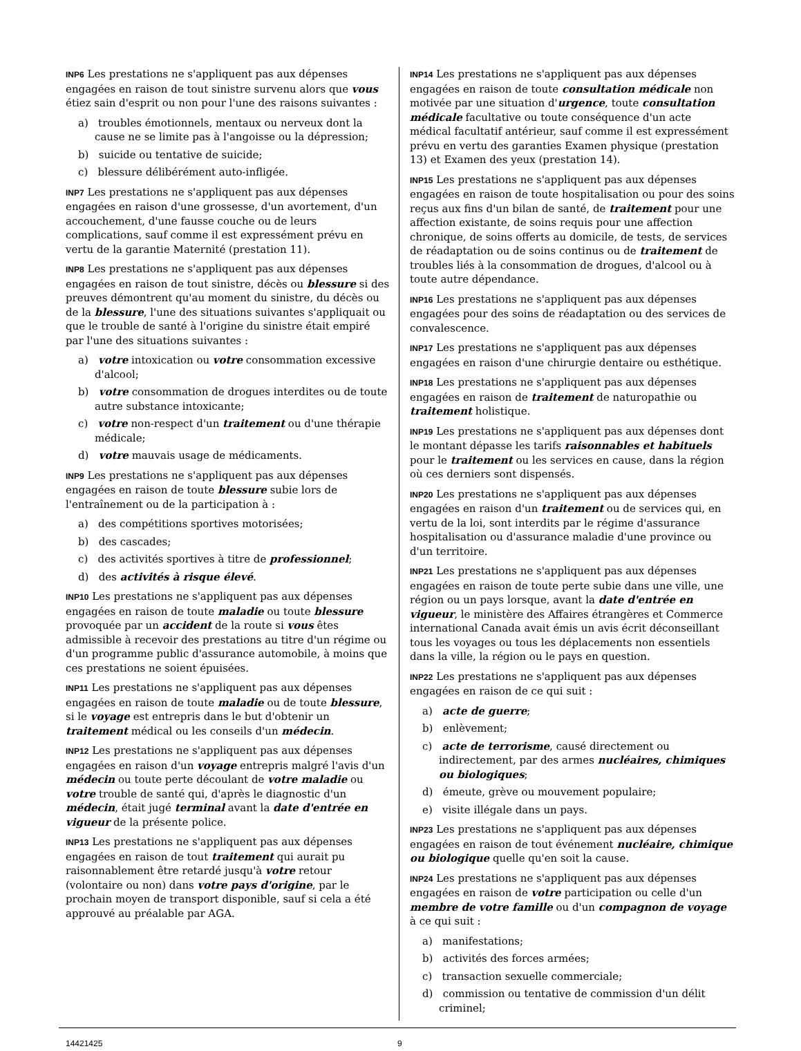INP6 Les prestations ne s'appliquent pas aux dépenses engagées en raison de tout sinistre survenu alors que vous étiez sain d'esprit ou non pour l'une des raisons suivantes :
a) troubles émotionnels, mentaux ou nerveux dont la cause ne se limite pas à l'angoisse ou la dépression;
b) suicide ou tentative de suicide;
c) blessure délibérément auto-infligée.
INP7 Les prestations ne s'appliquent pas aux dépenses engagées en raison d'une grossesse, d'un avortement, d'un accouchement, d'une fausse couche ou de leurs complications, sauf comme il est expressément prévu en vertu de la garantie Maternité (prestation 11).
INP8 Les prestations ne s'appliquent pas aux dépenses engagées en raison de tout sinistre, décès ou blessure si des preuves démontrent qu'au moment du sinistre, du décès ou de la blessure, l'une des situations suivantes s'appliquait ou que le trouble de santé à l'origine du sinistre était empiré par l'une des situations suivantes :
a) votre intoxication ou votre consommation excessive d'alcool;
b) votre consommation de drogues interdites ou de toute autre substance intoxicante;
c) votre non-respect d'un traitement ou d'une thérapie médicale;
d) votre mauvais usage de médicaments.
INP9 Les prestations ne s'appliquent pas aux dépenses engagées en raison de toute blessure subie lors de l'entraînement ou de la participation à :
a) des compétitions sportives motorisées;
b) des cascades;
c) des activités sportives à titre de professionnel;
d) des activités à risque élevé.
INP10 Les prestations ne s'appliquent pas aux dépenses engagées en raison de toute maladie ou toute blessure provoquée par un accident de la route si vous êtes admissible à recevoir des prestations au titre d'un régime ou d'un programme public d'assurance automobile, à moins que ces prestations ne soient épuisées.
INP11 Les prestations ne s'appliquent pas aux dépenses engagées en raison de toute maladie ou de toute blessure, si le voyage est entrepris dans le but d'obtenir un traitement médical ou les conseils d'un médecin.
INP12 Les prestations ne s'appliquent pas aux dépenses engagées en raison d'un voyage entrepris malgré l'avis d'un médecin ou toute perte découlant de votre maladie ou votre trouble de santé qui, d'après le diagnostic d'un médecin, était jugé terminal avant la date d'entrée en vigueur de la présente police.
INP13 Les prestations ne s'appliquent pas aux dépenses engagées en raison de tout traitement qui aurait pu raisonnablement être retardé jusqu'à votre retour (volontaire ou non) dans votre pays d'origine, par le prochain moyen de transport disponible, sauf si cela a été approuvé au préalable par AGA.
INP14 Les prestations ne s'appliquent pas aux dépenses engagées en raison de toute consultation médicale non motivée par une situation d'urgence, toute consultation médicale facultative ou toute conséquence d'un acte médical facultatif antérieur, sauf comme il est expressément prévu en vertu des garanties Examen physique (prestation 13) et Examen des yeux (prestation 14).
INP15 Les prestations ne s'appliquent pas aux dépenses engagées en raison de toute hospitalisation ou pour des soins reçus aux fins d'un bilan de santé, de traitement pour une affection existante, de soins requis pour une affection chronique, de soins offerts au domicile, de tests, de services de réadaptation ou de soins continus ou de traitement de troubles liés à la consommation de drogues, d'alcool ou à toute autre dépendance.
INP16 Les prestations ne s'appliquent pas aux dépenses engagées pour des soins de réadaptation ou des services de convalescence.
INP17 Les prestations ne s'appliquent pas aux dépenses engagées en raison d'une chirurgie dentaire ou esthétique.
INP18 Les prestations ne s'appliquent pas aux dépenses engagées en raison de traitement de naturopathie ou traitement holistique.
INP19 Les prestations ne s'appliquent pas aux dépenses dont le montant dépasse les tarifs raisonnables et habituels pour le traitement ou les services en cause, dans la région où ces derniers sont dispensés.
INP20 Les prestations ne s'appliquent pas aux dépenses engagées en raison d'un traitement ou de services qui, en vertu de la loi, sont interdits par le régime d'assurance hospitalisation ou d'assurance maladie d'une province ou d'un territoire.
INP21 Les prestations ne s'appliquent pas aux dépenses engagées en raison de toute perte subie dans une ville, une région ou un pays lorsque, avant la date d'entrée en vigueur, le ministère des Affaires étrangères et Commerce international Canada avait émis un avis écrit déconseillant tous les voyages ou tous les déplacements non essentiels dans la ville, la région ou le pays en question.
INP22 Les prestations ne s'appliquent pas aux dépenses engagées en raison de ce qui suit :
a) acte de guerre;
b) enlèvement;
c) acte de terrorisme, causé directement ou indirectement, par des armes nucléaires, chimiques ou biologiques;
d) émeute, grève ou mouvement populaire;
e) visite illégale dans un pays.
INP23 Les prestations ne s'appliquent pas aux dépenses engagées en raison de tout événement nucléaire, chimique ou biologique quelle qu'en soit la cause.
INP24 Les prestations ne s'appliquent pas aux dépenses engagées en raison de votre participation ou celle d'un membre de votre famille ou d'un compagnon de voyage à ce qui suit :
a) manifestations;
b) activités des forces armées;
c) transaction sexuelle commerciale;
d) commission ou tentative de commission d'un délit criminel;
14421425 9